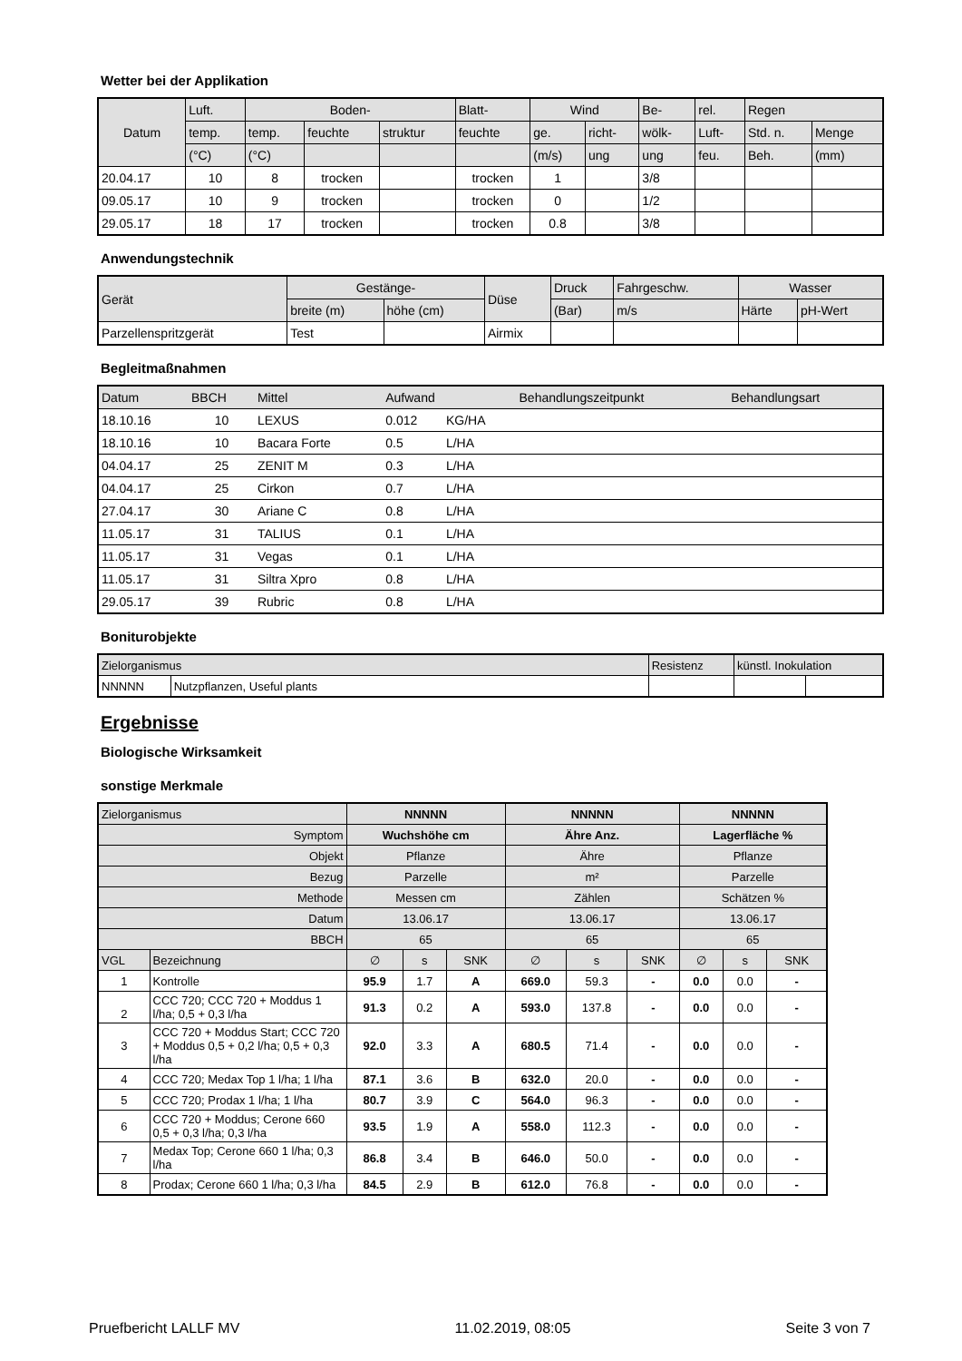Wetter bei der Applikation
| Datum | Luft. | Boden- | | | Blatt- | Wind | | Be- | rel. | Regen | |
| | temp. | temp. | feuchte | struktur | feuchte | ge. | richt- | wölk- | Luft- | Std. n. | Menge |
| | (°C) | (°C) | | | | (m/s) | ung | ung | feu. | Beh. | (mm) |
| 20.04.17 | 10 | 8 | trocken | | trocken | 1 | | 3/8 | | | |
| 09.05.17 | 10 | 9 | trocken | | trocken | 0 | | 1/2 | | | |
| 29.05.17 | 18 | 17 | trocken | | trocken | 0.8 | | 3/8 | | | |
Anwendungstechnik
| Gerät | Gestänge- | | Düse | Druck | Fahrgeschw. | Wasser | |
| | breite (m) | höhe (cm) | | (Bar) | m/s | Härte | pH-Wert |
| Parzellenspritzgerät | Test | | Airmix | | | | |
Begleitmaßnahmen
| Datum | BBCH | Mittel | Aufwand | | Behandlungszeitpunkt | Behandlungsart |
| 18.10.16 | 10 | LEXUS | 0.012 | KG/HA | | |
| 18.10.16 | 10 | Bacara Forte | 0.5 | L/HA | | |
| 04.04.17 | 25 | ZENIT M | 0.3 | L/HA | | |
| 04.04.17 | 25 | Cirkon | 0.7 | L/HA | | |
| 27.04.17 | 30 | Ariane C | 0.8 | L/HA | | |
| 11.05.17 | 31 | TALIUS | 0.1 | L/HA | | |
| 11.05.17 | 31 | Vegas | 0.1 | L/HA | | |
| 11.05.17 | 31 | Siltra Xpro | 0.8 | L/HA | | |
| 29.05.17 | 39 | Rubric | 0.8 | L/HA | | |
Boniturobjekte
| Zielorganismus | | Resistenz | künstl. Inokulation | |
| NNNNN | Nutzpflanzen, Useful plants | | | |
Ergebnisse
Biologische Wirksamkeit
sonstige Merkmale
| Zielorganismus | | NNNNN | | | NNNNN | | | NNNNN | | |
| Symptom | | Wuchshöhe cm | | | Ähre Anz. | | | Lagerfläche % | | |
| Objekt | | Pflanze | | | Ähre | | | Pflanze | | |
| Bezug | | Parzelle | | | m² | | | Parzelle | | |
| Methode | | Messen cm | | | Zählen | | | Schätzen % | | |
| Datum | | 13.06.17 | | | 13.06.17 | | | 13.06.17 | | |
| BBCH | | 65 | | | 65 | | | 65 | | |
| VGL | Bezeichnung | ∅ | s | SNK | ∅ | s | SNK | ∅ | s | SNK |
| 1 | Kontrolle | 95.9 | 1.7 | A | 669.0 | 59.3 | - | 0.0 | 0.0 | - |
| 2 | CCC 720; CCC 720 + Moddus 1 l/ha; 0,5 + 0,3 l/ha | 91.3 | 0.2 | A | 593.0 | 137.8 | - | 0.0 | 0.0 | - |
| 3 | CCC 720 + Moddus Start; CCC 720 + Moddus 0,5 + 0,2 l/ha; 0,5 + 0,3 l/ha | 92.0 | 3.3 | A | 680.5 | 71.4 | - | 0.0 | 0.0 | - |
| 4 | CCC 720; Medax Top 1 l/ha; 1 l/ha | 87.1 | 3.6 | B | 632.0 | 20.0 | - | 0.0 | 0.0 | - |
| 5 | CCC 720; Prodax 1 l/ha; 1 l/ha | 80.7 | 3.9 | C | 564.0 | 96.3 | - | 0.0 | 0.0 | - |
| 6 | CCC 720 + Moddus; Cerone 660 0,5 + 0,3 l/ha; 0,3 l/ha | 93.5 | 1.9 | A | 558.0 | 112.3 | - | 0.0 | 0.0 | - |
| 7 | Medax Top; Cerone 660 1 l/ha; 0,3 l/ha | 86.8 | 3.4 | B | 646.0 | 50.0 | - | 0.0 | 0.0 | - |
| 8 | Prodax; Cerone 660 1 l/ha; 0,3 l/ha | 84.5 | 2.9 | B | 612.0 | 76.8 | - | 0.0 | 0.0 | - |
Pruefbericht LALLF MV 11.02.2019, 08:05 Seite 3 von 7